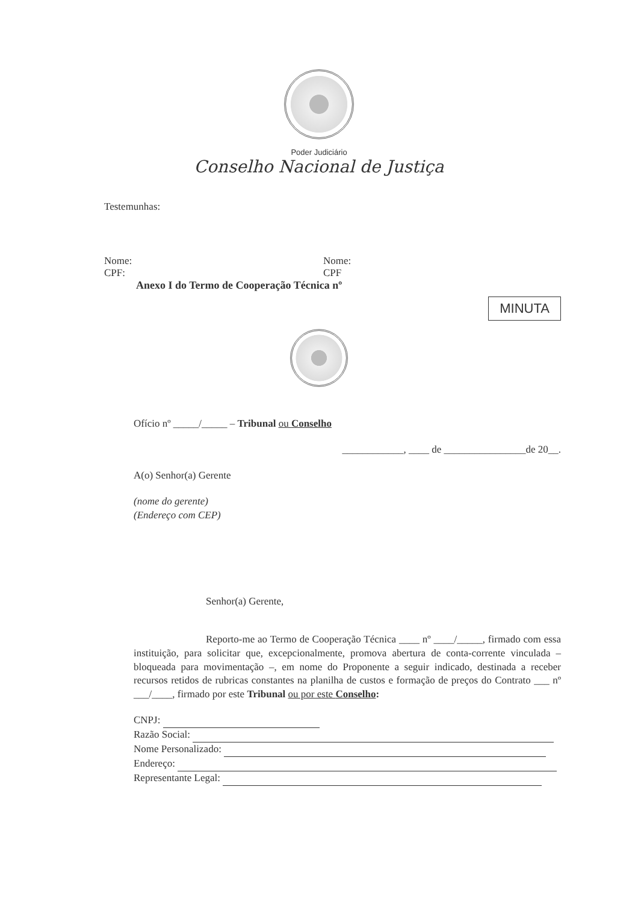Poder Judiciário
Conselho Nacional de Justiça
Testemunhas:
Nome:
CPF:
Nome:
CPF
Anexo I do Termo de Cooperação Técnica nº
MINUTA
Ofício nº _____/_____ – Tribunal ou Conselho
____________, ____ de ________________de 20__.
A(o) Senhor(a) Gerente
(nome do gerente)
(Endereço com CEP)
Senhor(a) Gerente,
Reporto-me ao Termo de Cooperação Técnica ____ nº ____/_____, firmado com essa instituição, para solicitar que, excepcionalmente, promova abertura de conta-corrente vinculada – bloqueada para movimentação –, em nome do Proponente a seguir indicado, destinada a receber recursos retidos de rubricas constantes na planilha de custos e formação de preços do Contrato ___ nº ___/____, firmado por este Tribunal ou por este Conselho:
CNPJ:
Razão Social:
Nome Personalizado:
Endereço:
Representante Legal: